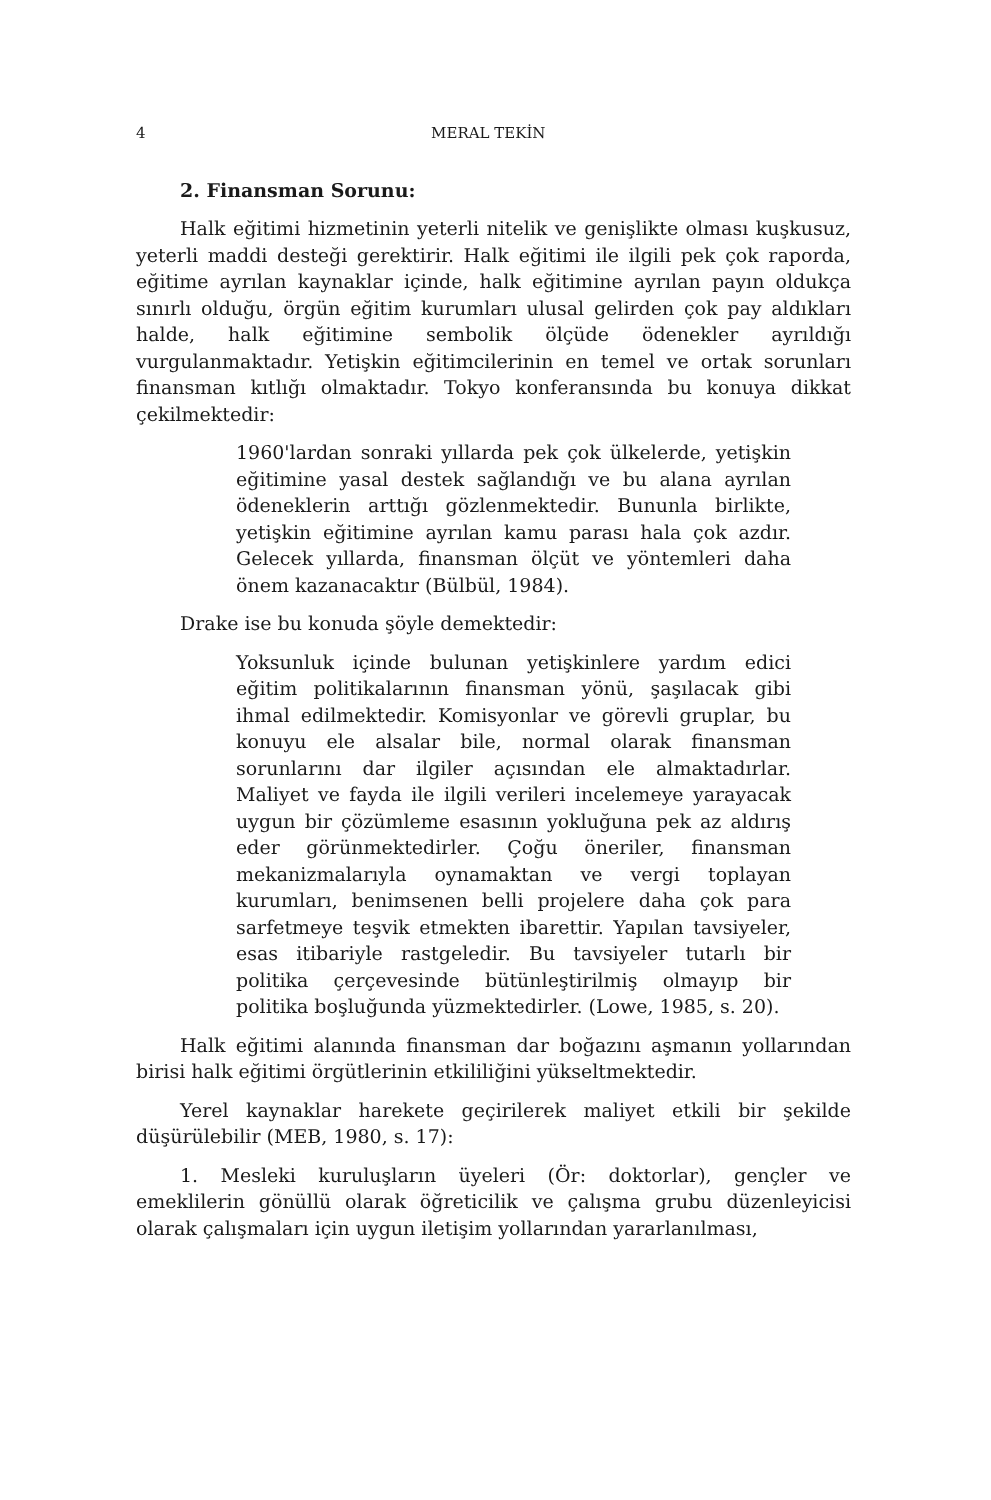4 MERAL TEKİN
2. Finansman Sorunu:
Halk eğitimi hizmetinin yeterli nitelik ve genişlikte olması kuşkusuz, yeterli maddi desteği gerektirir. Halk eğitimi ile ilgili pek çok raporda, eğitime ayrılan kaynaklar içinde, halk eğitimine ayrılan payın oldukça sınırlı olduğu, örgün eğitim kurumları ulusal gelirden çok pay aldıkları halde, halk eğitimine sembolik ölçüde ödenekler ayrıldığı vurgulanmaktadır. Yetişkin eğitimcilerinin en temel ve ortak sorunları finansman kıtlığı olmaktadır. Tokyo konferansında bu konuya dikkat çekilmektedir:
1960'lardan sonraki yıllarda pek çok ülkelerde, yetişkin eğitimine yasal destek sağlandığı ve bu alana ayrılan ödeneklerin arttığı gözlenmektedir. Bununla birlikte, yetişkin eğitimine ayrılan kamu parası hala çok azdır. Gelecek yıllarda, finansman ölçüt ve yöntemleri daha önem kazanacaktır (Bülbül, 1984).
Drake ise bu konuda şöyle demektedir:
Yoksunluk içinde bulunan yetişkinlere yardım edici eğitim politikalarının finansman yönü, şaşılacak gibi ihmal edilmektedir. Komisyonlar ve görevli gruplar, bu konuyu ele alsalar bile, normal olarak finansman sorunlarını dar ilgiler açısından ele almaktadırlar. Maliyet ve fayda ile ilgili verileri incelemeye yarayacak uygun bir çözümleme esasının yokluğuna pek az aldırış eder görünmektedirler. Çoğu öneriler, finansman mekanizmalarıyla oynamaktan ve vergi toplayan kurumları, benimsenen belli projelere daha çok para sarfetmeye teşvik etmekten ibarettir. Yapılan tavsiyeler, esas itibariyle rastgeledir. Bu tavsiyeler tutarlı bir politika çerçevesinde bütünleştirilmiş olmayıp bir politika boşluğunda yüzmektedirler. (Lowe, 1985, s. 20).
Halk eğitimi alanında finansman dar boğazını aşmanın yollarından birisi halk eğitimi örgütlerinin etkililiğini yükseltmektedir.
Yerel kaynaklar harekete geçirilerek maliyet etkili bir şekilde düşürülebilir (MEB, 1980, s. 17):
1. Mesleki kuruluşların üyeleri (Ör: doktorlar), gençler ve emeklilerin gönüllü olarak öğreticilik ve çalışma grubu düzenleyicisi olarak çalışmaları için uygun iletişim yollarından yararlanılması,